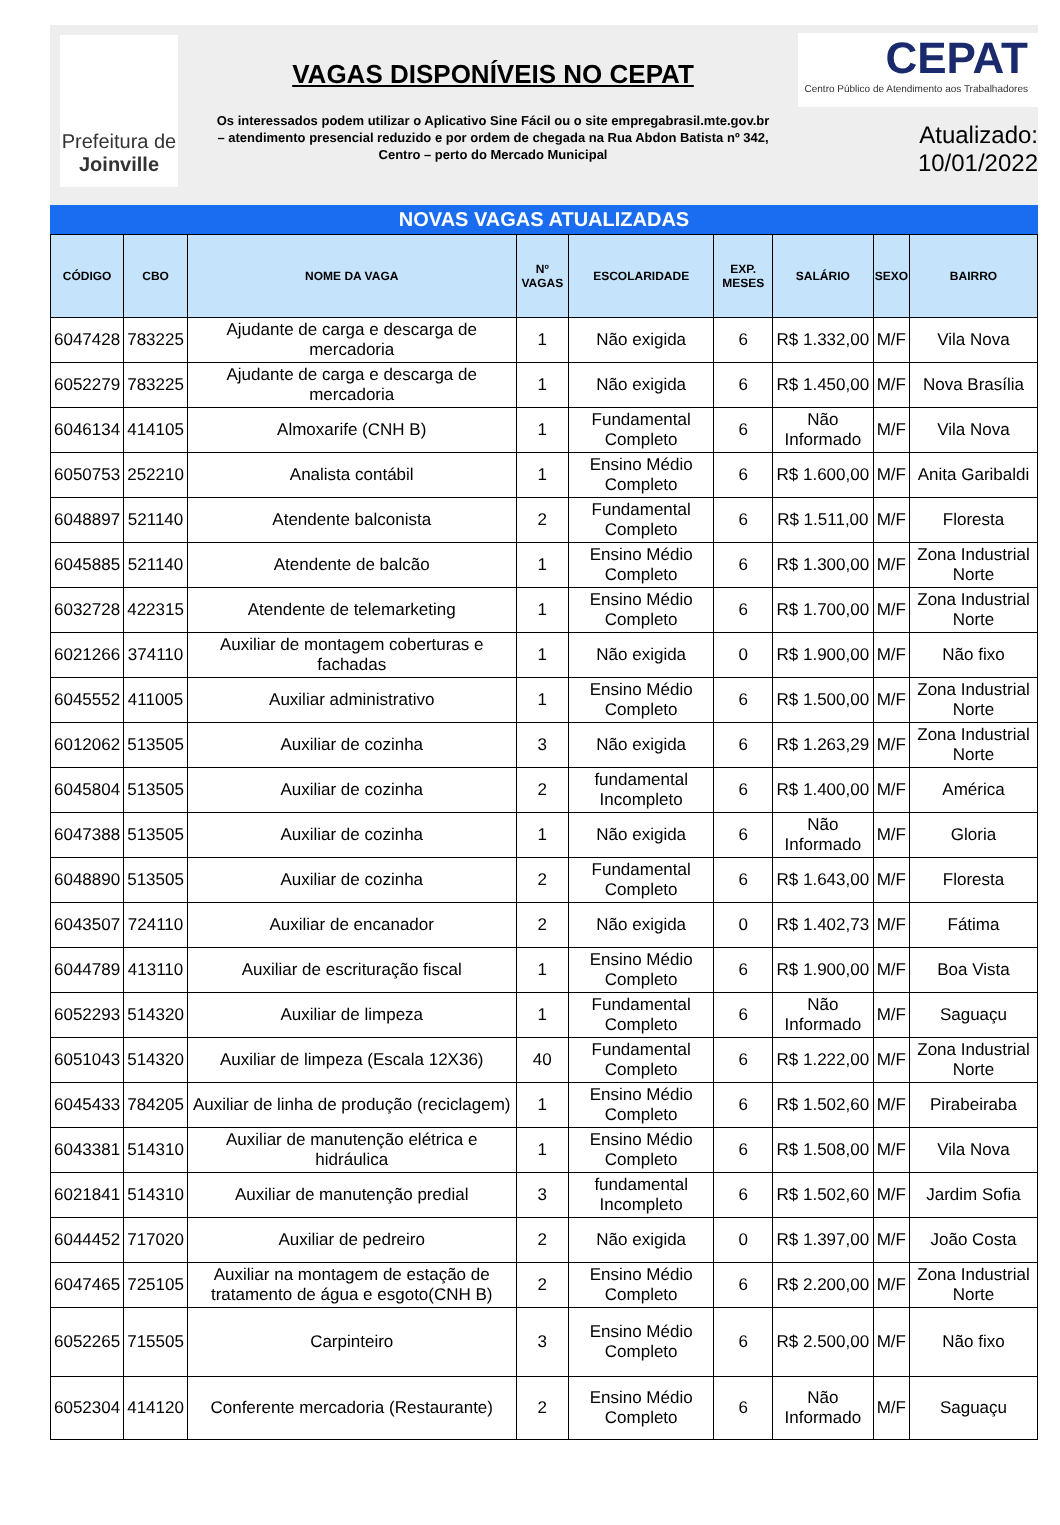Prefeitura de
Joinville
VAGAS DISPONÍVEIS NO CEPAT
Os interessados podem utilizar o Aplicativo Sine Fácil ou o site empregabrasil.mte.gov.br
– atendimento presencial reduzido e por ordem de chegada na Rua Abdon Batista nº 342,
Centro – perto do Mercado Municipal
CEPAT
Centro Público de Atendimento aos Trabalhadores
Atualizado: 10/01/2022
NOVAS VAGAS ATUALIZADAS
| CÓDIGO | CBO | NOME DA VAGA | Nº VAGAS | ESCOLARIDADE | EXP. MESES | SALÁRIO | SEXO | BAIRRO |
| --- | --- | --- | --- | --- | --- | --- | --- | --- |
| 6047428 | 783225 | Ajudante de carga e descarga de mercadoria | 1 | Não exigida | 6 | R$ 1.332,00 | M/F | Vila Nova |
| 6052279 | 783225 | Ajudante de carga e descarga de mercadoria | 1 | Não exigida | 6 | R$ 1.450,00 | M/F | Nova Brasília |
| 6046134 | 414105 | Almoxarife (CNH B) | 1 | Fundamental Completo | 6 | Não Informado | M/F | Vila Nova |
| 6050753 | 252210 | Analista contábil | 1 | Ensino Médio Completo | 6 | R$ 1.600,00 | M/F | Anita Garibaldi |
| 6048897 | 521140 | Atendente balconista | 2 | Fundamental Completo | 6 | R$ 1.511,00 | M/F | Floresta |
| 6045885 | 521140 | Atendente de balcão | 1 | Ensino Médio Completo | 6 | R$ 1.300,00 | M/F | Zona Industrial Norte |
| 6032728 | 422315 | Atendente de telemarketing | 1 | Ensino Médio Completo | 6 | R$ 1.700,00 | M/F | Zona Industrial Norte |
| 6021266 | 374110 | Auxiliar de montagem coberturas e fachadas | 1 | Não exigida | 0 | R$ 1.900,00 | M/F | Não fixo |
| 6045552 | 411005 | Auxiliar administrativo | 1 | Ensino Médio Completo | 6 | R$ 1.500,00 | M/F | Zona Industrial Norte |
| 6012062 | 513505 | Auxiliar de cozinha | 3 | Não exigida | 6 | R$ 1.263,29 | M/F | Zona Industrial Norte |
| 6045804 | 513505 | Auxiliar de cozinha | 2 | fundamental Incompleto | 6 | R$ 1.400,00 | M/F | América |
| 6047388 | 513505 | Auxiliar de cozinha | 1 | Não exigida | 6 | Não Informado | M/F | Gloria |
| 6048890 | 513505 | Auxiliar de cozinha | 2 | Fundamental Completo | 6 | R$ 1.643,00 | M/F | Floresta |
| 6043507 | 724110 | Auxiliar de encanador | 2 | Não exigida | 0 | R$ 1.402,73 | M/F | Fátima |
| 6044789 | 413110 | Auxiliar de escrituração fiscal | 1 | Ensino Médio Completo | 6 | R$ 1.900,00 | M/F | Boa Vista |
| 6052293 | 514320 | Auxiliar de limpeza | 1 | Fundamental Completo | 6 | Não Informado | M/F | Saguaçu |
| 6051043 | 514320 | Auxiliar de limpeza (Escala 12X36) | 40 | Fundamental Completo | 6 | R$ 1.222,00 | M/F | Zona Industrial Norte |
| 6045433 | 784205 | Auxiliar de linha de produção (reciclagem) | 1 | Ensino Médio Completo | 6 | R$ 1.502,60 | M/F | Pirabeiraba |
| 6043381 | 514310 | Auxiliar de manutenção elétrica e hidráulica | 1 | Ensino Médio Completo | 6 | R$ 1.508,00 | M/F | Vila Nova |
| 6021841 | 514310 | Auxiliar de manutenção predial | 3 | fundamental Incompleto | 6 | R$ 1.502,60 | M/F | Jardim Sofia |
| 6044452 | 717020 | Auxiliar de pedreiro | 2 | Não exigida | 0 | R$ 1.397,00 | M/F | João Costa |
| 6047465 | 725105 | Auxiliar na montagem de estação de tratamento de água e esgoto(CNH B) | 2 | Ensino Médio Completo | 6 | R$ 2.200,00 | M/F | Zona Industrial Norte |
| 6052265 | 715505 | Carpinteiro | 3 | Ensino Médio Completo | 6 | R$ 2.500,00 | M/F | Não fixo |
| 6052304 | 414120 | Conferente mercadoria (Restaurante) | 2 | Ensino Médio Completo | 6 | Não Informado | M/F | Saguaçu |